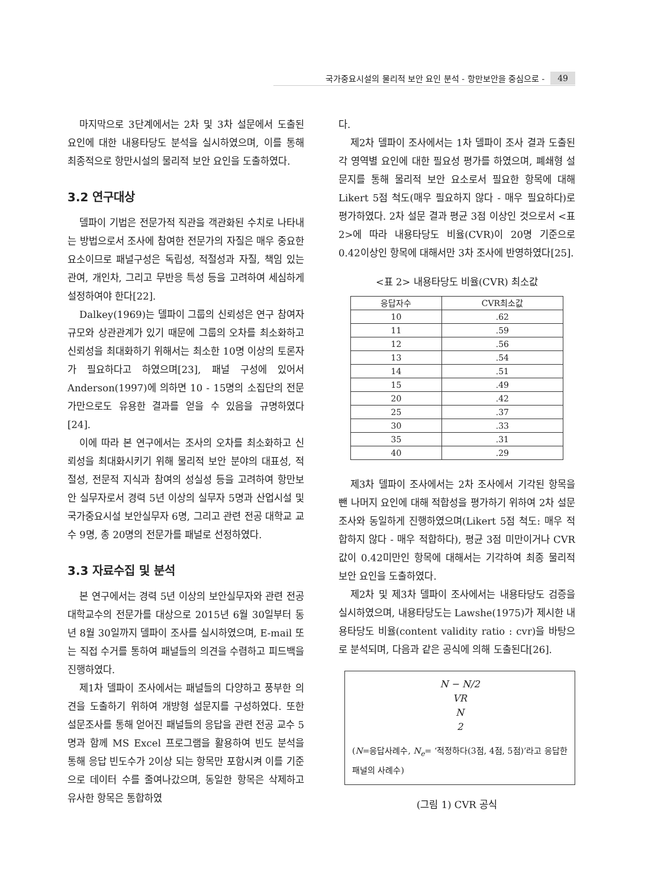국가중요시설의 물리적 보안 요인 분석 - 항만보안을 중심으로 - 49
마지막으로 3단계에서는 2차 및 3차 설문에서 도출된 요인에 대한 내용타당도 분석을 실시하였으며, 이를 통해 최종적으로 항만시설의 물리적 보안 요인을 도출하였다.
3.2 연구대상
델파이 기법은 전문가적 직관을 객관화된 수치로 나타내는 방법으로서 조사에 참여한 전문가의 자질은 매우 중요한 요소이므로 패널구성은 독립성, 적절성과 자질, 책임 있는 관여, 개인차, 그리고 무반응 특성 등을 고려하여 세심하게 설정하여야 한다[22].
Dalkey(1969)는 델파이 그룹의 신뢰성은 연구 참여자 규모와 상관관계가 있기 때문에 그룹의 오차를 최소화하고 신뢰성을 최대화하기 위해서는 최소한 10명 이상의 토론자가 필요하다고 하였으며[23], 패널 구성에 있어서 Anderson(1997)에 의하면 10 - 15명의 소집단의 전문가만으로도 유용한 결과를 얻을 수 있음을 규명하였다[24].
이에 따라 본 연구에서는 조사의 오차를 최소화하고 신뢰성을 최대화시키기 위해 물리적 보안 분야의 대표성, 적절성, 전문적 지식과 참여의 성실성 등을 고려하여 항만보안 실무자로서 경력 5년 이상의 실무자 5명과 산업시설 및 국가중요시설 보안실무자 6명, 그리고 관련 전공 대학교 교수 9명, 총 20명의 전문가를 패널로 선정하였다.
3.3 자료수집 및 분석
본 연구에서는 경력 5년 이상의 보안실무자와 관련 전공 대학교수의 전문가를 대상으로 2015년 6월 30일부터 동년 8월 30일까지 델파이 조사를 실시하였으며, E-mail 또는 직접 수거를 통하여 패널들의 의견을 수렴하고 피드백을 진행하였다.
제1차 델파이 조사에서는 패널들의 다양하고 풍부한 의견을 도출하기 위하여 개방형 설문지를 구성하였다. 또한 설문조사를 통해 얻어진 패널들의 응답을 관련 전공 교수 5명과 함께 MS Excel 프로그램을 활용하여 빈도 분석을 통해 응답 빈도수가 2이상 되는 항목만 포함시켜 이를 기준으로 데이터 수를 줄여나갔으며, 동일한 항목은 삭제하고 유사한 항목은 통합하였
다.
제2차 델파이 조사에서는 1차 델파이 조사 결과 도출된 각 영역별 요인에 대한 필요성 평가를 하였으며, 폐쇄형 설문지를 통해 물리적 보안 요소로서 필요한 항목에 대해 Likert 5점 척도(매우 필요하지 않다 - 매우 필요하다)로 평가하였다. 2차 설문 결과 평균 3점 이상인 것으로서 <표 2>에 따라 내용타당도 비율(CVR)이 20명 기준으로 0.42이상인 항목에 대해서만 3차 조사에 반영하였다[25].
<표 2> 내용타당도 비율(CVR) 최소값
| 응답자수 | CVR최소값 |
| --- | --- |
| 10 | .62 |
| 11 | .59 |
| 12 | .56 |
| 13 | .54 |
| 14 | .51 |
| 15 | .49 |
| 20 | .42 |
| 25 | .37 |
| 30 | .33 |
| 35 | .31 |
| 40 | .29 |
제3차 델파이 조사에서는 2차 조사에서 기각된 항목을 뺀 나머지 요인에 대해 적합성을 평가하기 위하여 2차 설문조사와 동일하게 진행하였으며(Likert 5점 척도: 매우 적합하지 않다 - 매우 적합하다), 평균 3점 미만이거나 CVR값이 0.42미만인 항목에 대해서는 기각하여 최종 물리적 보안 요인을 도출하였다.
제2차 및 제3차 델파이 조사에서는 내용타당도 검증을 실시하였으며, 내용타당도는 Lawshe(1975)가 제시한 내용타당도 비율(content validity ratio : cvr)을 바탕으로 분석되며, 다음과 같은 공식에 의해 도출된다[26].
N − N/2
VR
N
2
(N=응답사례수, N<sub>e</sub>= ‘적정하다(3점, 4점, 5점)’라고 응답한 패널의 사례수)
(그림 1) CVR 공식